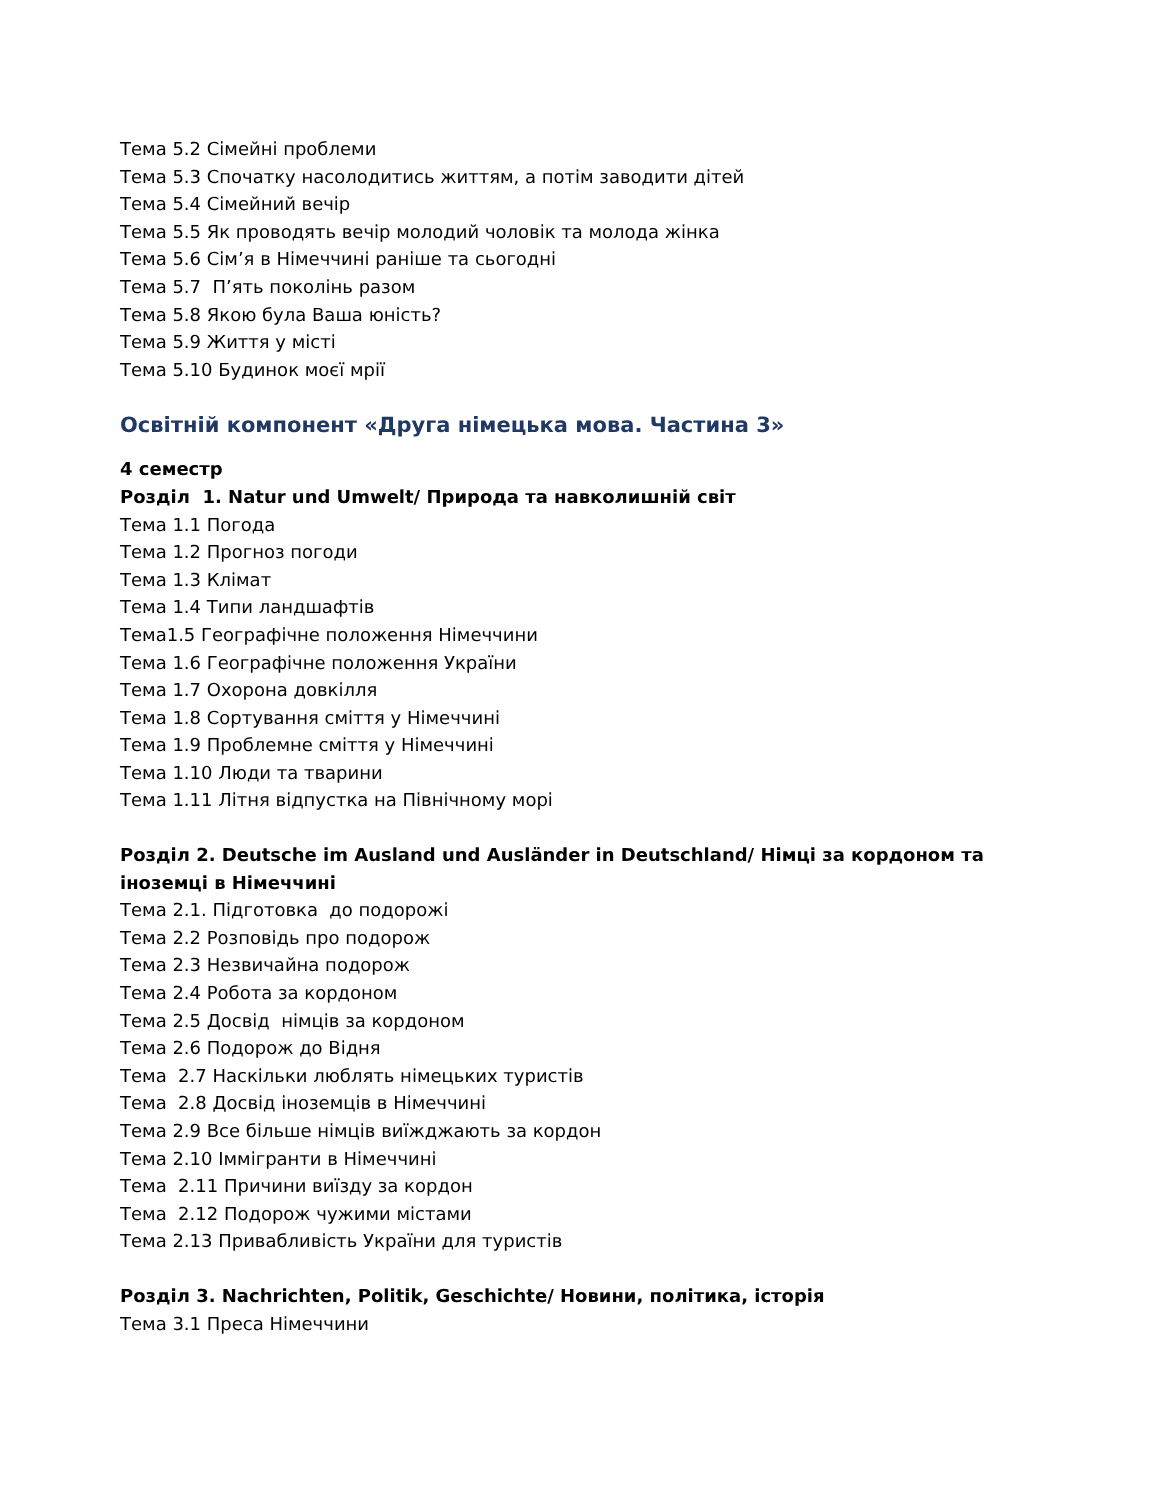Тема 5.2 Сімейні проблеми
Тема 5.3 Спочатку насолодитись життям, а потім заводити дітей
Тема 5.4 Сімейний вечір
Тема 5.5 Як проводять вечір молодий чоловік та молода жінка
Тема 5.6 Сім’я в Німеччині раніше та сьогодні
Тема 5.7 П’ять поколінь разом
Тема 5.8 Якою була Ваша юність?
Тема 5.9 Життя у місті
Тема 5.10 Будинок моєї мрії
Освітній компонент «Друга німецька мова. Частина 3»
4 семестр
Розділ 1. Natur und Umwelt/ Природа та навколишній світ
Тема 1.1 Погода
Тема 1.2 Прогноз погоди
Тема 1.3 Клімат
Тема 1.4 Типи ландшафтів
Тема1.5 Географічне положення Німеччини
Тема 1.6 Географічне положення України
Тема 1.7 Охорона довкілля
Тема 1.8 Сортування сміття у Німеччині
Тема 1.9 Проблемне сміття у Німеччині
Тема 1.10 Люди та тварини
Тема 1.11 Літня відпустка на Північному морі
Розділ 2. Deutsche im Ausland und Ausländer in Deutschland/ Німці за кордоном та іноземці в Німеччині
Тема 2.1. Підготовка до подорожі
Тема 2.2 Розповідь про подорож
Тема 2.3 Незвичайна подорож
Тема 2.4 Робота за кордоном
Тема 2.5 Досвід німців за кордоном
Тема 2.6 Подорож до Відня
Тема 2.7 Наскільки люблять німецьких туристів
Тема 2.8 Досвід іноземців в Німеччині
Тема 2.9 Все більше німців виїжджають за кордон
Тема 2.10 Іммігранти в Німеччині
Тема 2.11 Причини виїзду за кордон
Тема 2.12 Подорож чужими містами
Тема 2.13 Привабливість України для туристів
Розділ 3. Nachrichten, Politik, Geschichte/ Новини, політика, історія
Тема 3.1 Преса Німеччини